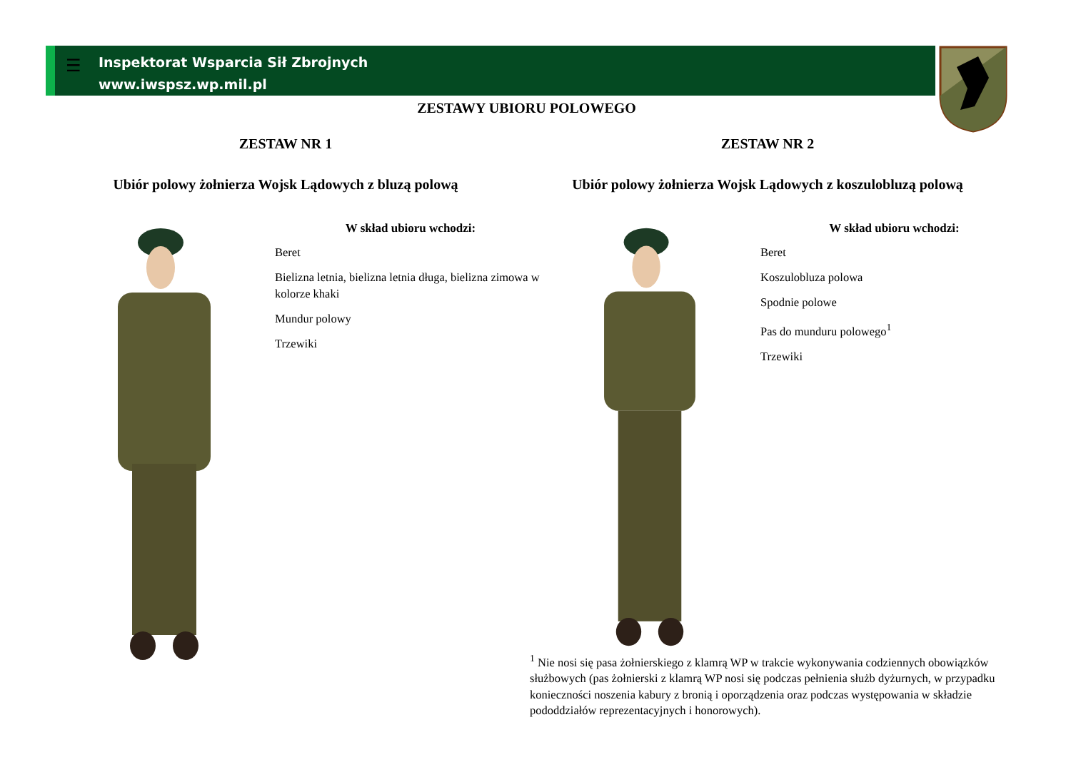☰
Inspektorat Wsparcia Sił Zbrojnych
www.iwspsz.wp.mil.pl
ZESTAWY UBIORU POLOWEGO
ZESTAW NR 1
Ubiór polowy żołnierza Wojsk Lądowych z bluzą polową
W skład ubioru wchodzi:
Beret
Bielizna letnia, bielizna letnia długa, bielizna zimowa w kolorze khaki
Mundur polowy
Trzewiki
ZESTAW NR 2
Ubiór polowy żołnierza Wojsk Lądowych z koszulobluzą polową
W skład ubioru wchodzi:
Beret
Koszulobluza polowa
Spodnie polowe
Pas do munduru polowego<sup>1</sup>
Trzewiki
<sup>1</sup> Nie nosi się pasa żołnierskiego z klamrą WP w trakcie wykonywania codziennych obowiązków służbowych (pas żołnierski z klamrą WP nosi się podczas pełnienia służb dyżurnych, w przypadku konieczności noszenia kabury z bronią i oporządzenia oraz podczas występowania w składzie pododdziałów reprezentacyjnych i honorowych).